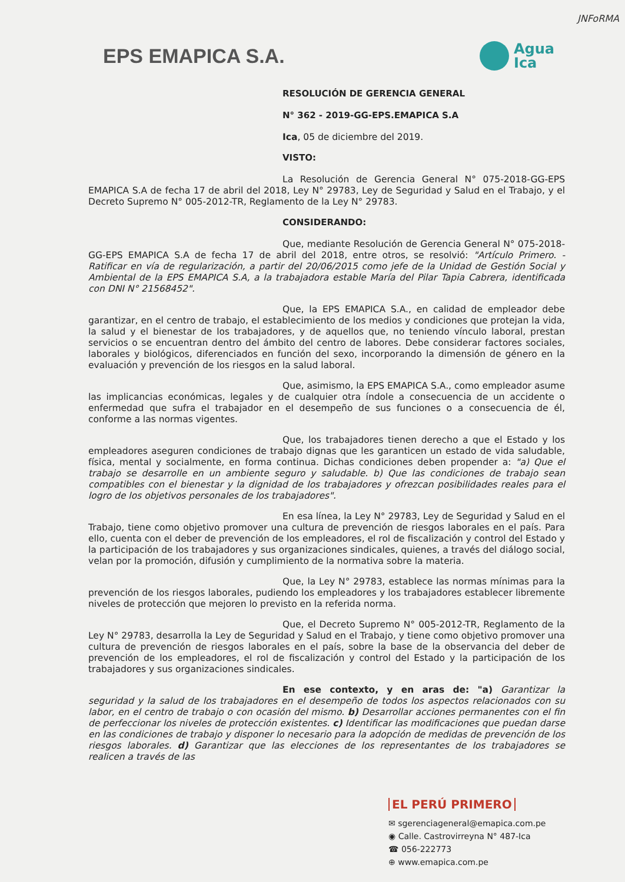JNFoRMA
EPS EMAPICA S.A.
Agua
Ica
RESOLUCIÓN DE GERENCIA GENERAL
N° 362 - 2019-GG-EPS.EMAPICA S.A
Ica, 05 de diciembre del 2019.
VISTO:
La Resolución de Gerencia General N° 075-2018-GG-EPS EMAPICA S.A de fecha 17 de abril del 2018, Ley N° 29783, Ley de Seguridad y Salud en el Trabajo, y el Decreto Supremo N° 005-2012-TR, Reglamento de la Ley N° 29783.
CONSIDERANDO:
Que, mediante Resolución de Gerencia General N° 075-2018-GG-EPS EMAPICA S.A de fecha 17 de abril del 2018, entre otros, se resolvió: "Artículo Primero. - Ratificar en vía de regularización, a partir del 20/06/2015 como jefe de la Unidad de Gestión Social y Ambiental de la EPS EMAPICA S.A, a la trabajadora estable María del Pilar Tapia Cabrera, identificada con DNI N° 21568452".
Que, la EPS EMAPICA S.A., en calidad de empleador debe garantizar, en el centro de trabajo, el establecimiento de los medios y condiciones que protejan la vida, la salud y el bienestar de los trabajadores, y de aquellos que, no teniendo vínculo laboral, prestan servicios o se encuentran dentro del ámbito del centro de labores. Debe considerar factores sociales, laborales y biológicos, diferenciados en función del sexo, incorporando la dimensión de género en la evaluación y prevención de los riesgos en la salud laboral.
Que, asimismo, la EPS EMAPICA S.A., como empleador asume las implicancias económicas, legales y de cualquier otra índole a consecuencia de un accidente o enfermedad que sufra el trabajador en el desempeño de sus funciones o a consecuencia de él, conforme a las normas vigentes.
Que, los trabajadores tienen derecho a que el Estado y los empleadores aseguren condiciones de trabajo dignas que les garanticen un estado de vida saludable, física, mental y socialmente, en forma continua. Dichas condiciones deben propender a: "a) Que el trabajo se desarrolle en un ambiente seguro y saludable. b) Que las condiciones de trabajo sean compatibles con el bienestar y la dignidad de los trabajadores y ofrezcan posibilidades reales para el logro de los objetivos personales de los trabajadores".
En esa línea, la Ley N° 29783, Ley de Seguridad y Salud en el Trabajo, tiene como objetivo promover una cultura de prevención de riesgos laborales en el país. Para ello, cuenta con el deber de prevención de los empleadores, el rol de fiscalización y control del Estado y la participación de los trabajadores y sus organizaciones sindicales, quienes, a través del diálogo social, velan por la promoción, difusión y cumplimiento de la normativa sobre la materia.
Que, la Ley N° 29783, establece las normas mínimas para la prevención de los riesgos laborales, pudiendo los empleadores y los trabajadores establecer libremente niveles de protección que mejoren lo previsto en la referida norma.
Que, el Decreto Supremo N° 005-2012-TR, Reglamento de la Ley N° 29783, desarrolla la Ley de Seguridad y Salud en el Trabajo, y tiene como objetivo promover una cultura de prevención de riesgos laborales en el país, sobre la base de la observancia del deber de prevención de los empleadores, el rol de fiscalización y control del Estado y la participación de los trabajadores y sus organizaciones sindicales.
En ese contexto, y en aras de: "a) Garantizar la seguridad y la salud de los trabajadores en el desempeño de todos los aspectos relacionados con su labor, en el centro de trabajo o con ocasión del mismo. b) Desarrollar acciones permanentes con el fin de perfeccionar los niveles de protección existentes. c) Identificar las modificaciones que puedan darse en las condiciones de trabajo y disponer lo necesario para la adopción de medidas de prevención de los riesgos laborales. d) Garantizar que las elecciones de los representantes de los trabajadores se realicen a través de las
EL PERÚ PRIMERO
✉ sgerenciageneral@emapica.com.pe
◉ Calle. Castrovirreyna N° 487-Ica
☎ 056-222773
⊕ www.emapica.com.pe